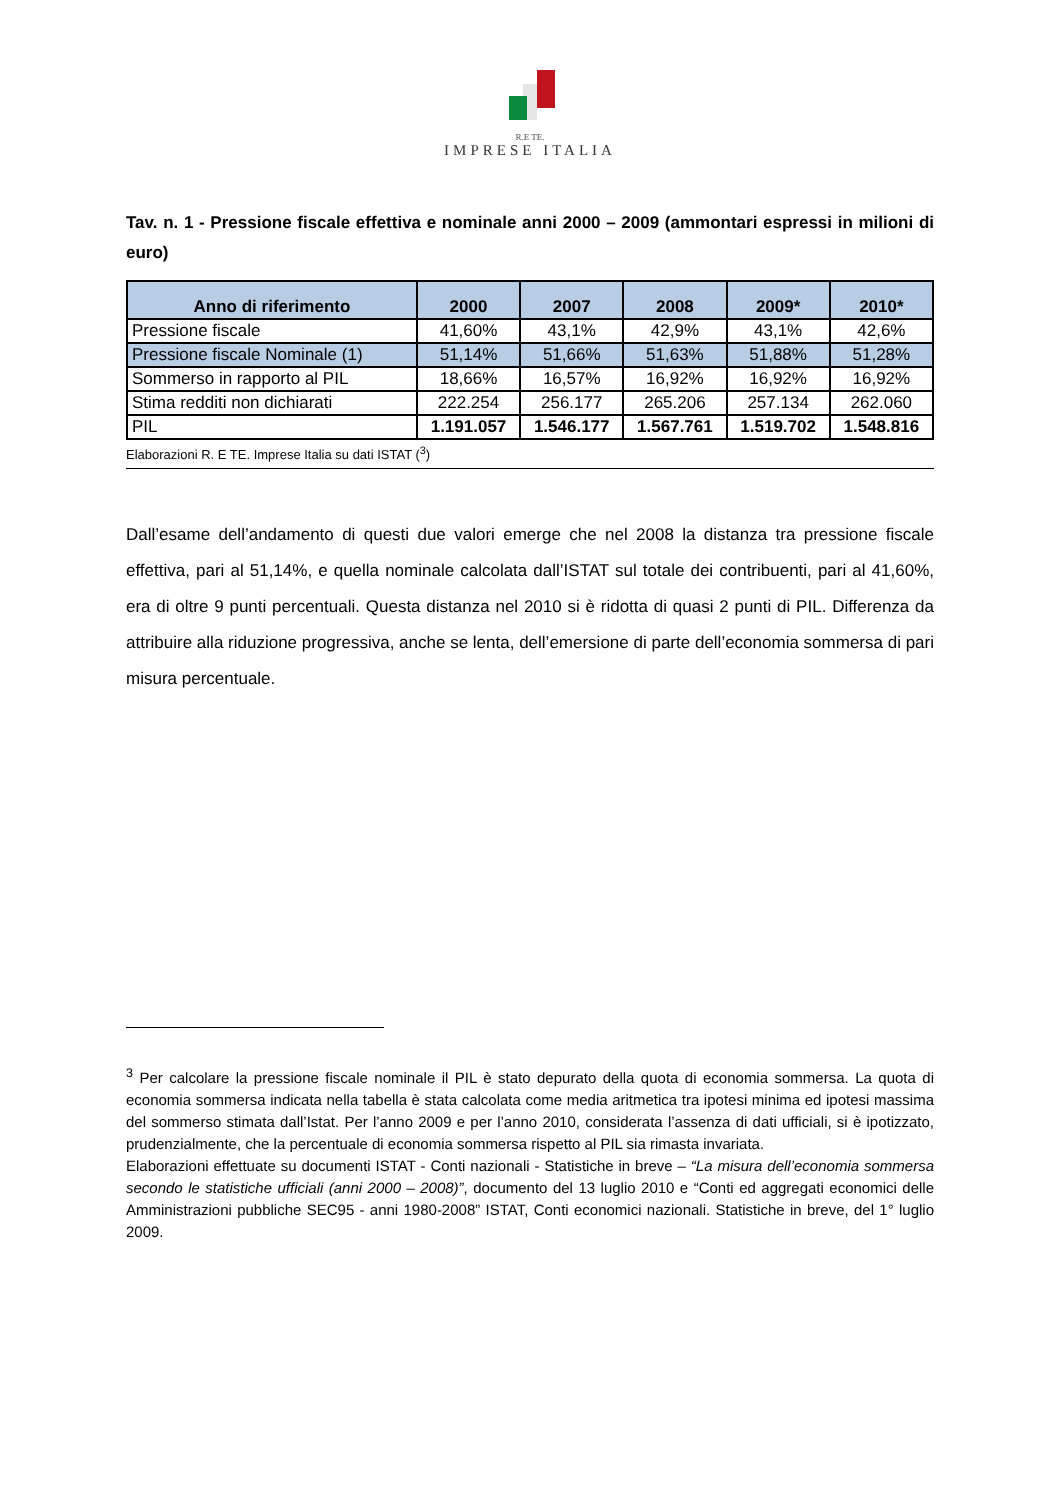R.E TE.
IMPRESE ITALIA
Tav. n. 1 - Pressione fiscale effettiva e nominale anni 2000 – 2009 (ammontari espressi in milioni di euro)
| Anno di riferimento | 2000 | 2007 | 2008 | 2009* | 2010* |
| --- | --- | --- | --- | --- | --- |
| Pressione fiscale | 41,60% | 43,1% | 42,9% | 43,1% | 42,6% |
| Pressione fiscale Nominale (1) | 51,14% | 51,66% | 51,63% | 51,88% | 51,28% |
| Sommerso in rapporto al PIL | 18,66% | 16,57% | 16,92% | 16,92% | 16,92% |
| Stima redditi non dichiarati | 222.254 | 256.177 | 265.206 | 257.134 | 262.060 |
| PIL | 1.191.057 | 1.546.177 | 1.567.761 | 1.519.702 | 1.548.816 |
Elaborazioni R. E TE. Imprese Italia su dati ISTAT (<sup>3</sup>)
Dall’esame dell’andamento di questi due valori emerge che nel 2008 la distanza tra pressione fiscale effettiva, pari al 51,14%, e quella nominale calcolata dall’ISTAT sul totale dei contribuenti, pari al 41,60%, era di oltre 9 punti percentuali. Questa distanza nel 2010 si è ridotta di quasi 2 punti di PIL. Differenza da attribuire alla riduzione progressiva, anche se lenta, dell’emersione di parte dell’economia sommersa di pari misura percentuale.
<sup>3</sup> Per calcolare la pressione fiscale nominale il PIL è stato depurato della quota di economia sommersa. La quota di economia sommersa indicata nella tabella è stata calcolata come media aritmetica tra ipotesi minima ed ipotesi massima del sommerso stimata dall’Istat. Per l’anno 2009 e per l’anno 2010, considerata l’assenza di dati ufficiali, si è ipotizzato, prudenzialmente, che la percentuale di economia sommersa rispetto al PIL sia rimasta invariata.
Elaborazioni effettuate su documenti ISTAT - Conti nazionali - Statistiche in breve – “La misura dell’economia sommersa secondo le statistiche ufficiali (anni 2000 – 2008)”, documento del 13 luglio 2010 e “Conti ed aggregati economici delle Amministrazioni pubbliche SEC95 - anni 1980-2008” ISTAT, Conti economici nazionali. Statistiche in breve, del 1° luglio 2009.